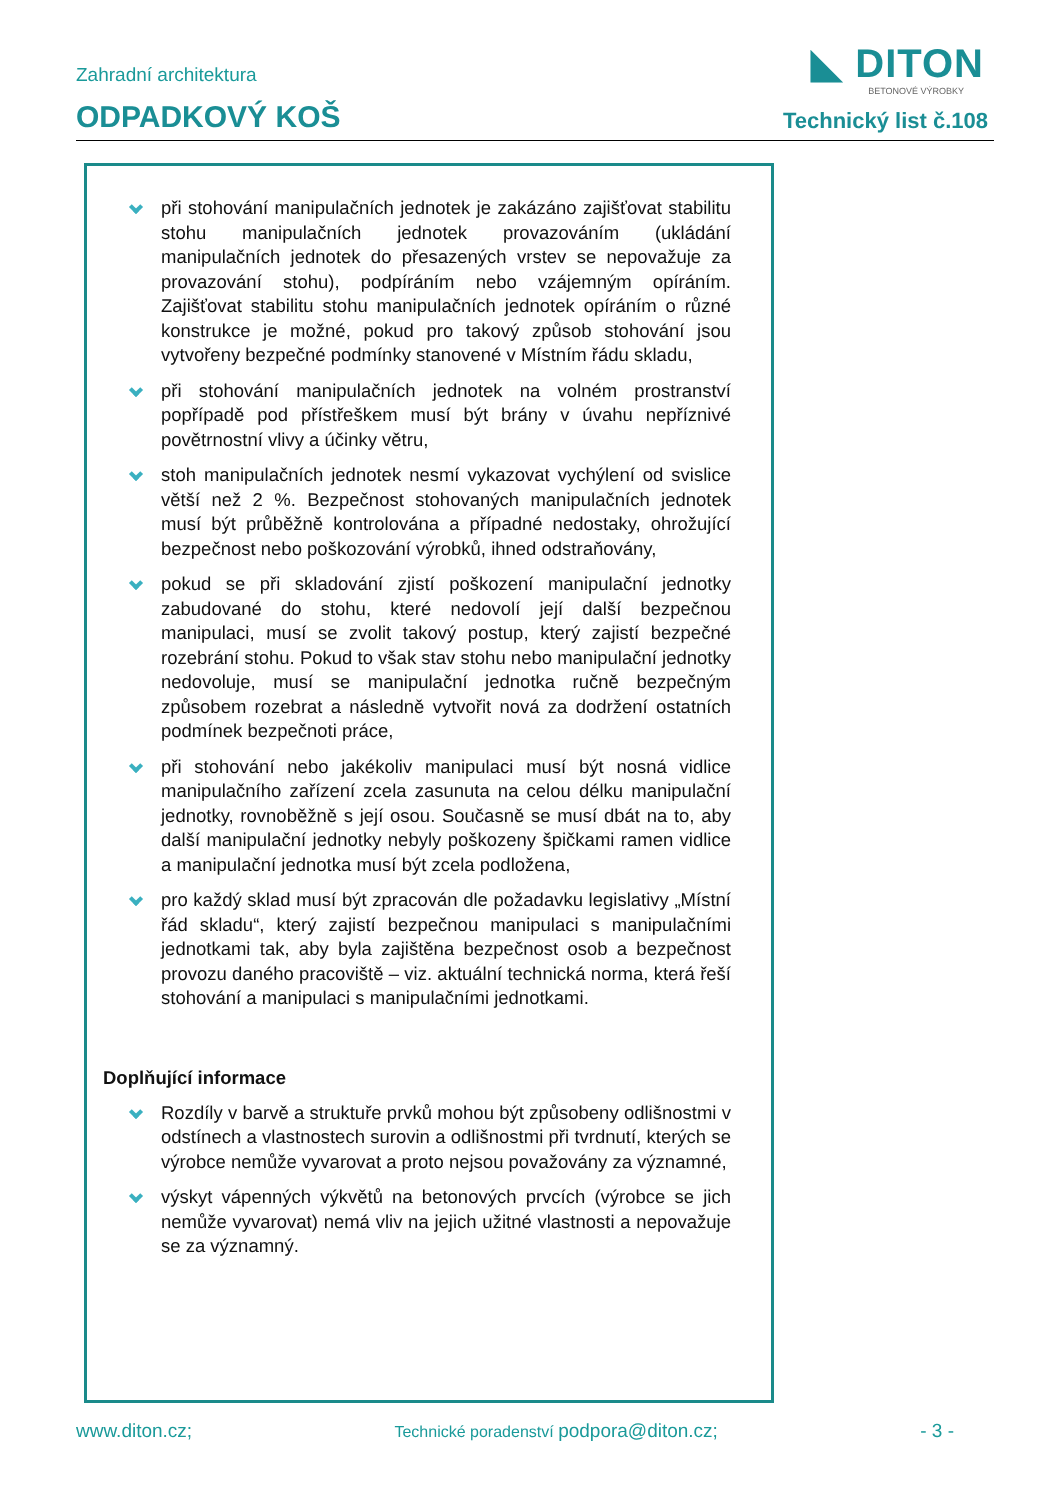◣ DITON
BETONOVÉ VÝROBKY
Zahradní architektura
ODPADKOVÝ KOŠ Technický list č.108
při stohování manipulačních jednotek je zakázáno zajišťovat stabilitu stohu manipulačních jednotek provazováním (ukládání manipulačních jednotek do přesazených vrstev se nepovažuje za provazování stohu), podpíráním nebo vzájemným opíráním. Zajišťovat stabilitu stohu manipulačních jednotek opíráním o různé konstrukce je možné, pokud pro takový způsob stohování jsou vytvořeny bezpečné podmínky stanovené v Místním řádu skladu,
při stohování manipulačních jednotek na volném prostranství popřípadě pod přístřeškem musí být brány v úvahu nepříznivé povětrnostní vlivy a účinky větru,
stoh manipulačních jednotek nesmí vykazovat vychýlení od svislice větší než 2 %. Bezpečnost stohovaných manipulačních jednotek musí být průběžně kontrolována a případné nedostaky, ohrožující bezpečnost nebo poškozování výrobků, ihned odstraňovány,
pokud se při skladování zjistí poškození manipulační jednotky zabudované do stohu, které nedovolí její další bezpečnou manipulaci, musí se zvolit takový postup, který zajistí bezpečné rozebrání stohu. Pokud to však stav stohu nebo manipulační jednotky nedovoluje, musí se manipulační jednotka ručně bezpečným způsobem rozebrat a následně vytvořit nová za dodržení ostatních podmínek bezpečnoti práce,
při stohování nebo jakékoliv manipulaci musí být nosná vidlice manipulačního zařízení zcela zasunuta na celou délku manipulační jednotky, rovnoběžně s její osou. Současně se musí dbát na to, aby další manipulační jednotky nebyly poškozeny špičkami ramen vidlice a manipulační jednotka musí být zcela podložena,
pro každý sklad musí být zpracován dle požadavku legislativy „Místní řád skladu“, který zajistí bezpečnou manipulaci s manipulačními jednotkami tak, aby byla zajištěna bezpečnost osob a bezpečnost provozu daného pracoviště – viz. aktuální technická norma, která řeší stohování a manipulaci s manipulačními jednotkami.
Doplňující informace
Rozdíly v barvě a struktuře prvků mohou být způsobeny odlišnostmi v odstínech a vlastnostech surovin a odlišnostmi při tvrdnutí, kterých se výrobce nemůže vyvarovat a proto nejsou považovány za významné,
výskyt vápenných výkvětů na betonových prvcích (výrobce se jich nemůže vyvarovat) nemá vliv na jejich užitné vlastnosti a nepovažuje se za významný.
www.diton.cz; Technické poradenství podpora@diton.cz; - 3 -